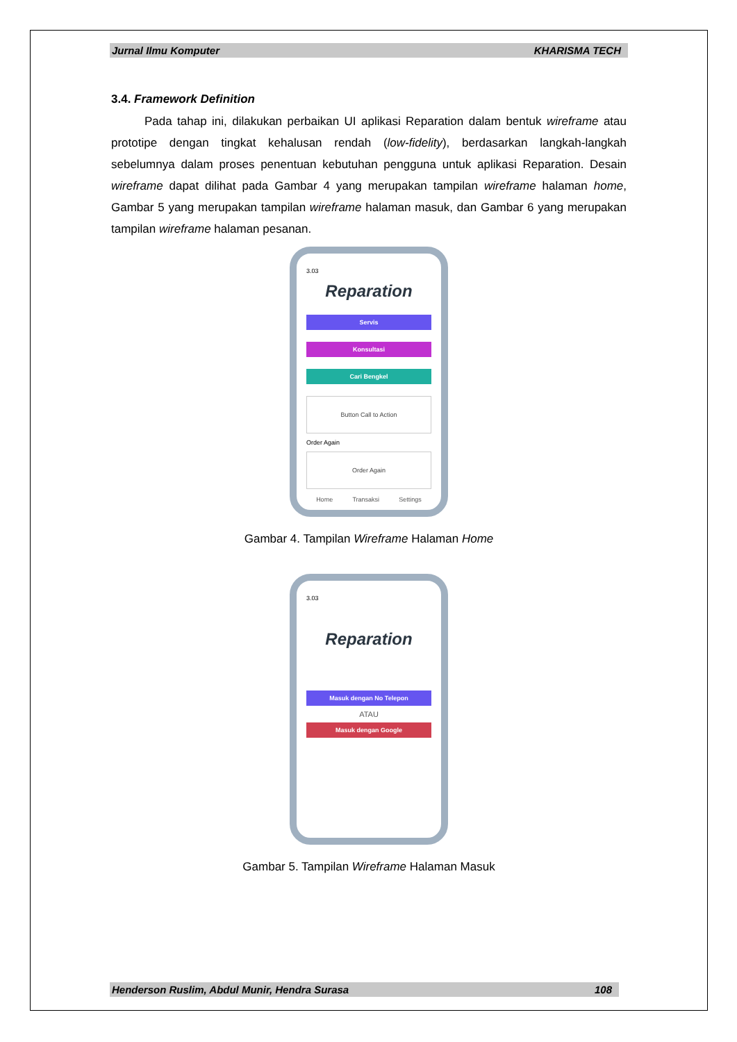Jurnal Ilmu Komputer KHARISMA TECH
3.4. Framework Definition
Pada tahap ini, dilakukan perbaikan UI aplikasi Reparation dalam bentuk wireframe atau prototipe dengan tingkat kehalusan rendah (low-fidelity), berdasarkan langkah-langkah sebelumnya dalam proses penentuan kebutuhan pengguna untuk aplikasi Reparation. Desain wireframe dapat dilihat pada Gambar 4 yang merupakan tampilan wireframe halaman home, Gambar 5 yang merupakan tampilan wireframe halaman masuk, dan Gambar 6 yang merupakan tampilan wireframe halaman pesanan.
3.03
Reparation
Servis
Konsultasi
Cari Bengkel
Button Call to Action
Order Again
Order Again
Home Transaksi Settings
Gambar 4. Tampilan Wireframe Halaman Home
3.03
Reparation
Masuk dengan No Telepon
ATAU
Masuk dengan Google
Gambar 5. Tampilan Wireframe Halaman Masuk
Henderson Ruslim, Abdul Munir, Hendra Surasa 108